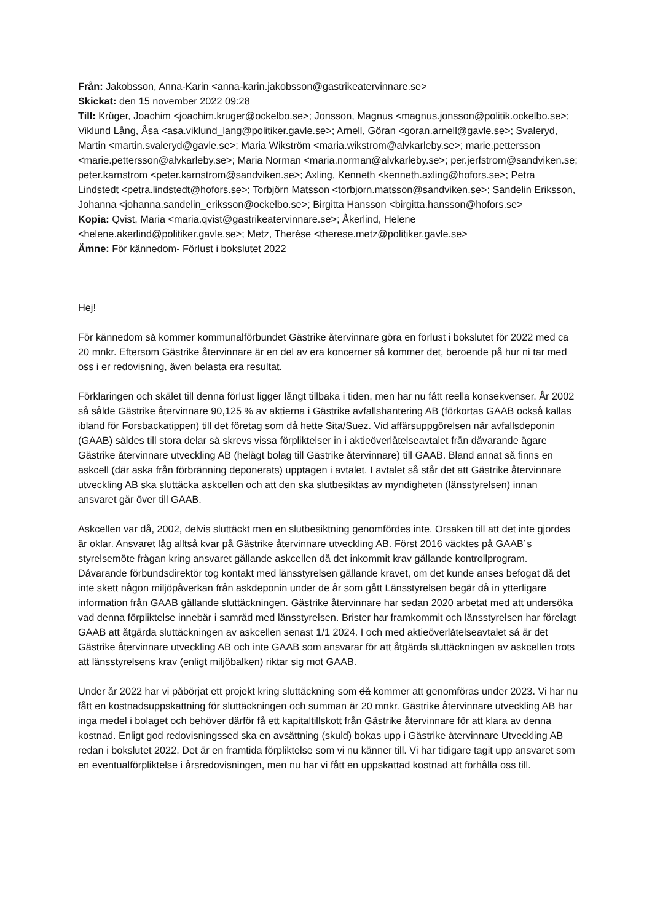Från: Jakobsson, Anna-Karin <anna-karin.jakobsson@gastrikeatervinnare.se>
Skickat: den 15 november 2022 09:28
Till: Krüger, Joachim <joachim.kruger@ockelbo.se>; Jonsson, Magnus <magnus.jonsson@politik.ockelbo.se>; Viklund Lång, Åsa <asa.viklund_lang@politiker.gavle.se>; Arnell, Göran <goran.arnell@gavle.se>; Svaleryd, Martin <martin.svaleryd@gavle.se>; Maria Wikström <maria.wikstrom@alvkarleby.se>; marie.pettersson <marie.pettersson@alvkarleby.se>; Maria Norman <maria.norman@alvkarleby.se>; per.jerfstrom@sandviken.se; peter.karnstrom <peter.karnstrom@sandviken.se>; Axling, Kenneth <kenneth.axling@hofors.se>; Petra Lindstedt <petra.lindstedt@hofors.se>; Torbjörn Matsson <torbjorn.matsson@sandviken.se>; Sandelin Eriksson, Johanna <johanna.sandelin_eriksson@ockelbo.se>; Birgitta Hansson <birgitta.hansson@hofors.se>
Kopia: Qvist, Maria <maria.qvist@gastrikeatervinnare.se>; Åkerlind, Helene <helene.akerlind@politiker.gavle.se>; Metz, Therése <therese.metz@politiker.gavle.se>
Ämne: För kännedom- Förlust i bokslutet 2022
Hej!
För kännedom så kommer kommunalförbundet Gästrike återvinnare göra en förlust i bokslutet för 2022 med ca 20 mnkr. Eftersom Gästrike återvinnare är en del av era koncerner så kommer det, beroende på hur ni tar med oss i er redovisning, även belasta era resultat.
Förklaringen och skälet till denna förlust ligger långt tillbaka i tiden, men har nu fått reella konsekvenser. År 2002 så sålde Gästrike återvinnare 90,125 % av aktierna i Gästrike avfallshantering AB (förkortas GAAB också kallas ibland för Forsbackatippen) till det företag som då hette Sita/Suez. Vid affärsuppgörelsen när avfallsdeponin (GAAB) såldes till stora delar så skrevs vissa förpliktelser in i aktieöverlåtelseavtalet från dåvarande ägare Gästrike återvinnare utveckling AB (helägt bolag till Gästrike återvinnare) till GAAB. Bland annat så finns en askcell (där aska från förbränning deponerats) upptagen i avtalet. I avtalet så står det att Gästrike återvinnare utveckling AB ska sluttäcka askcellen och att den ska slutbesiktas av myndigheten (länsstyrelsen) innan ansvaret går över till GAAB.
Askcellen var då, 2002, delvis sluttäckt men en slutbesiktning genomfördes inte. Orsaken till att det inte gjordes är oklar. Ansvaret låg alltså kvar på Gästrike återvinnare utveckling AB. Först 2016 väcktes på GAAB´s styrelsemöte frågan kring ansvaret gällande askcellen då det inkommit krav gällande kontrollprogram. Dåvarande förbundsdirektör tog kontakt med länsstyrelsen gällande kravet, om det kunde anses befogat då det inte skett någon miljöpåverkan från askdeponin under de år som gått Länsstyrelsen begär då in ytterligare information från GAAB gällande sluttäckningen. Gästrike återvinnare har sedan 2020 arbetat med att undersöka vad denna förpliktelse innebär i samråd med länsstyrelsen. Brister har framkommit och länsstyrelsen har förelagt GAAB att åtgärda sluttäckningen av askcellen senast 1/1 2024. I och med aktieöverlåtelseavtalet så är det Gästrike återvinnare utveckling AB och inte GAAB som ansvarar för att åtgärda sluttäckningen av askcellen trots att länsstyrelsens krav (enligt miljöbalken) riktar sig mot GAAB.
Under år 2022 har vi påbörjat ett projekt kring sluttäckning som då kommer att genomföras under 2023. Vi har nu fått en kostnadsuppskattning för sluttäckningen och summan är 20 mnkr. Gästrike återvinnare utveckling AB har inga medel i bolaget och behöver därför få ett kapitaltillskott från Gästrike återvinnare för att klara av denna kostnad. Enligt god redovisningssed ska en avsättning (skuld) bokas upp i Gästrike återvinnare Utveckling AB redan i bokslutet 2022. Det är en framtida förpliktelse som vi nu känner till. Vi har tidigare tagit upp ansvaret som en eventualförpliktelse i årsredovisningen, men nu har vi fått en uppskattad kostnad att förhålla oss till.